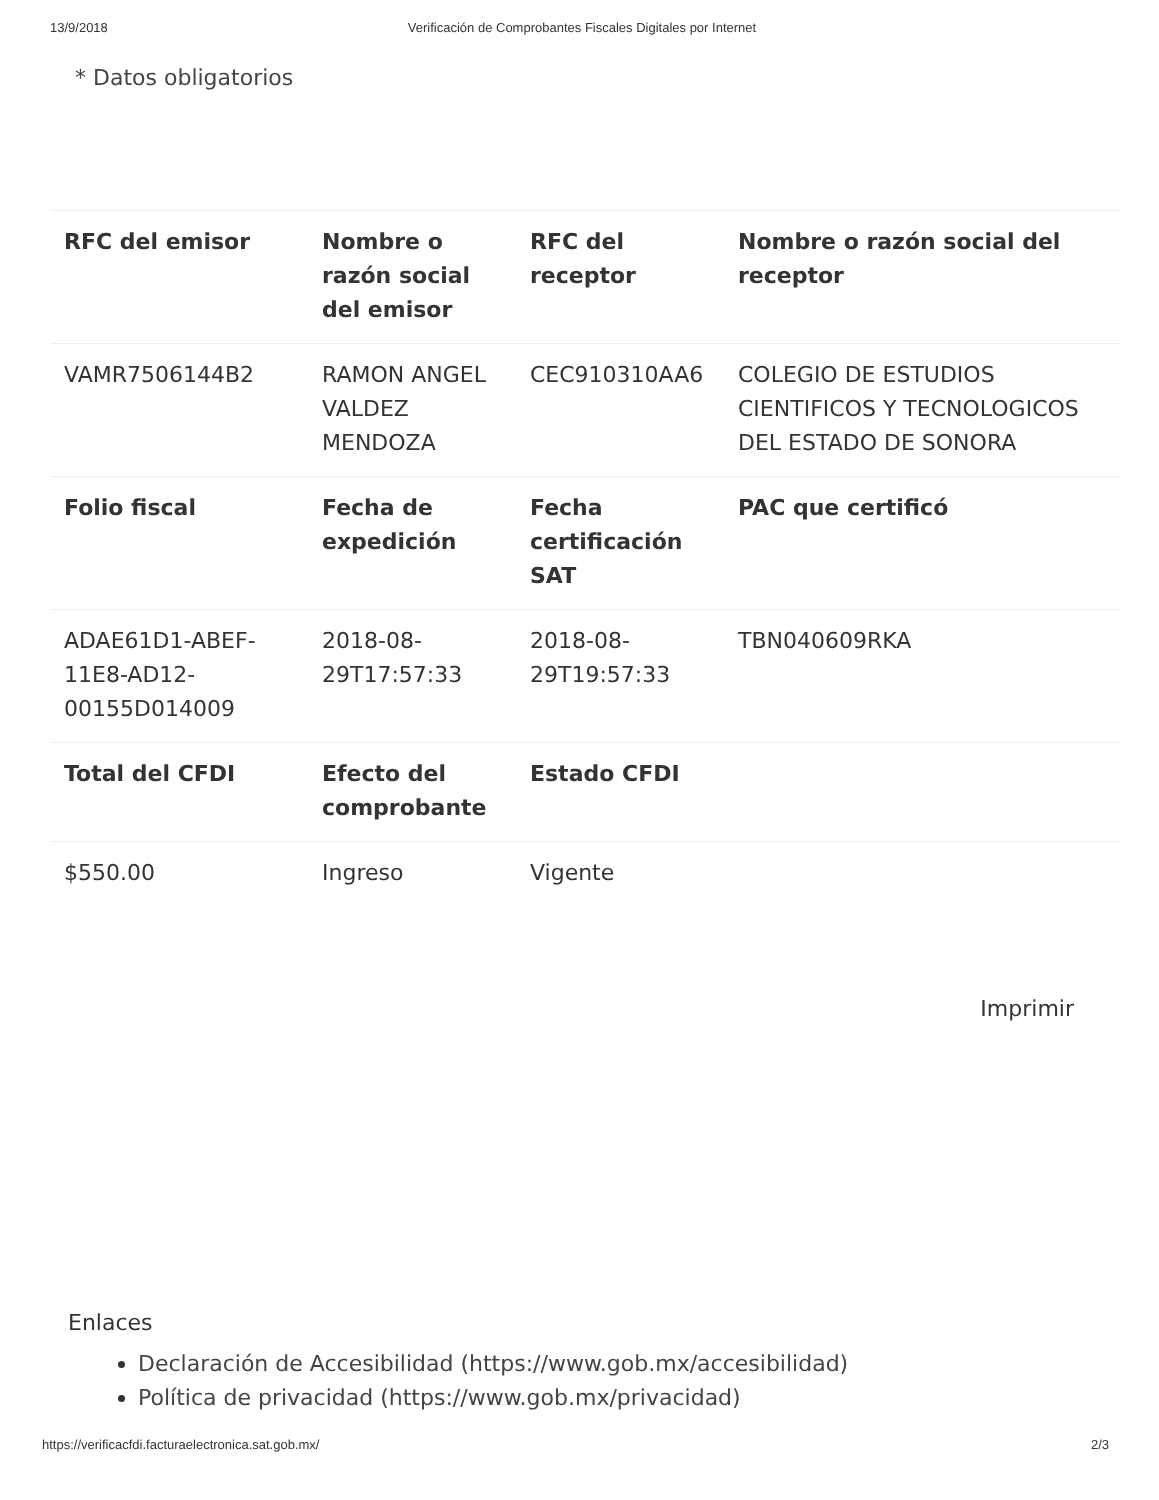13/9/2018 Verificación de Comprobantes Fiscales Digitales por Internet
* Datos obligatorios
| RFC del emisor | Nombre o razón social del emisor | RFC del receptor | Nombre o razón social del receptor |
| --- | --- | --- | --- |
| VAMR7506144B2 | RAMON ANGEL VALDEZ MENDOZA | CEC910310AA6 | COLEGIO DE ESTUDIOS CIENTIFICOS Y TECNOLOGICOS DEL ESTADO DE SONORA |
| Folio fiscal | Fecha de expedición | Fecha certificación SAT | PAC que certificó |
| ADAE61D1-ABEF-11E8-AD12-00155D014009 | 2018-08-29T17:57:33 | 2018-08-29T19:57:33 | TBN040609RKA |
| Total del CFDI | Efecto del comprobante | Estado CFDI | |
| $550.00 | Ingreso | Vigente | |
Imprimir
Enlaces
Declaración de Accesibilidad (https://www.gob.mx/accesibilidad)
Política de privacidad (https://www.gob.mx/privacidad)
https://verificacfdi.facturaelectronica.sat.gob.mx/ 2/3